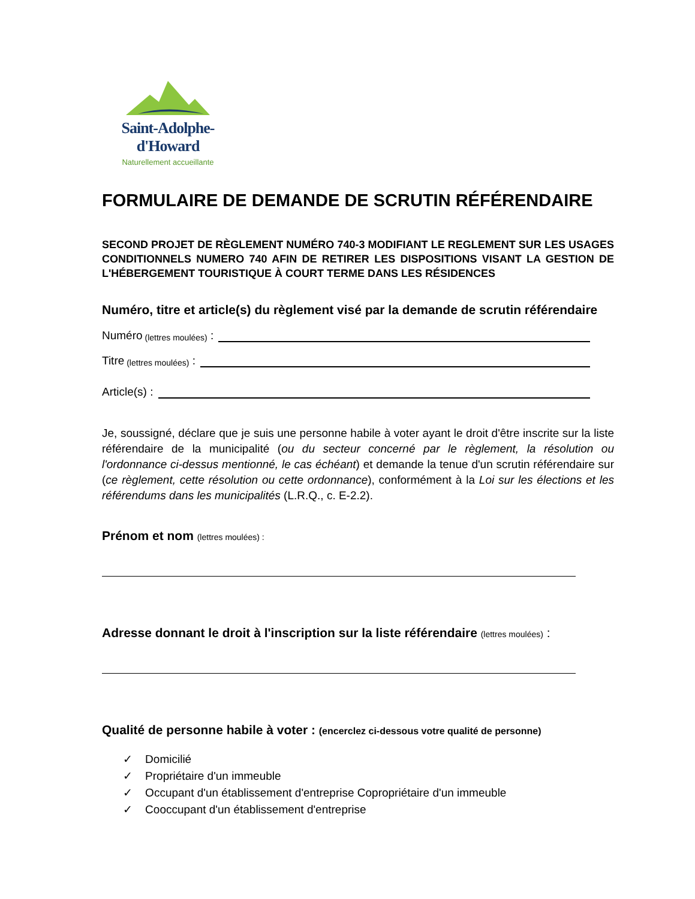Saint-Adolphe-d'Howard
Naturellement accueillante
FORMULAIRE DE DEMANDE DE SCRUTIN RÉFÉRENDAIRE
SECOND PROJET DE RÈGLEMENT NUMÉRO 740-3 MODIFIANT LE REGLEMENT SUR LES USAGES CONDITIONNELS NUMERO 740 AFIN DE RETIRER LES DISPOSITIONS VISANT LA GESTION DE L'HÉBERGEMENT TOURISTIQUE À COURT TERME DANS LES RÉSIDENCES
Numéro, titre et article(s) du règlement visé par la demande de scrutin référendaire
Numéro (lettres moulées) :
Titre (lettres moulées) :
Article(s) :
Je, soussigné, déclare que je suis une personne habile à voter ayant le droit d'être inscrite sur la liste référendaire de la municipalité (ou du secteur concerné par le règlement, la résolution ou l'ordonnance ci-dessus mentionné, le cas échéant) et demande la tenue d'un scrutin référendaire sur (ce règlement, cette résolution ou cette ordonnance), conformément à la Loi sur les élections et les référendums dans les municipalités (L.R.Q., c. E-2.2).
Prénom et nom (lettres moulées) :
Adresse donnant le droit à l'inscription sur la liste référendaire (lettres moulées) :
Qualité de personne habile à voter : (encerclez ci-dessous votre qualité de personne)
✓ Domicilié
✓ Propriétaire d'un immeuble
✓ Occupant d'un établissement d'entreprise Copropriétaire d'un immeuble
✓ Cooccupant d'un établissement d'entreprise